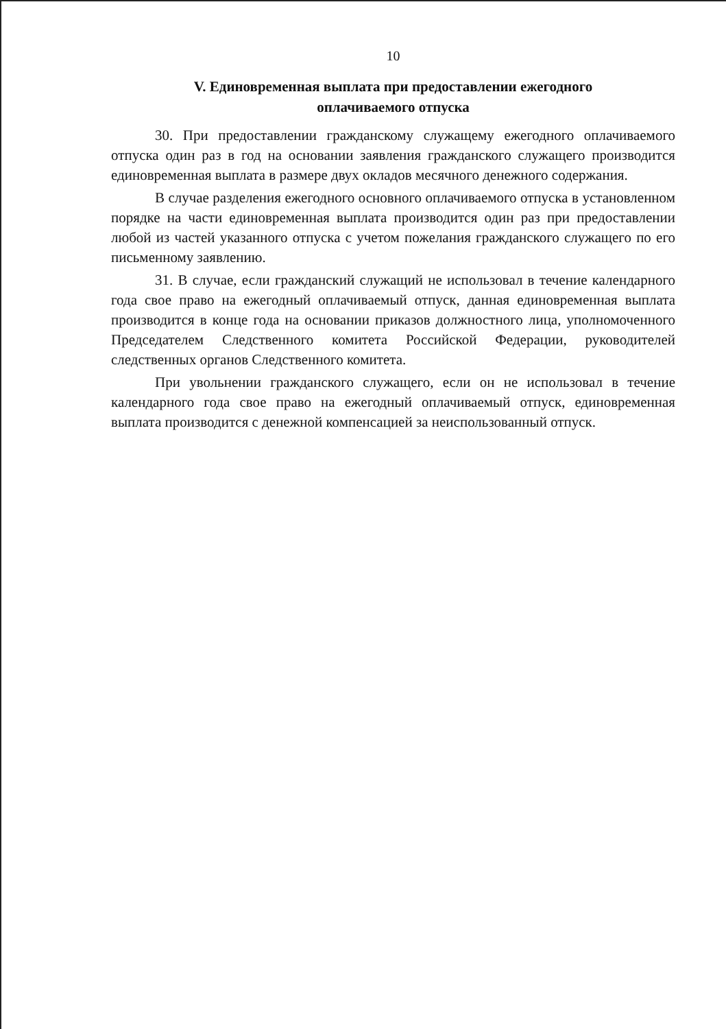10
V. Единовременная выплата при предоставлении ежегодного
оплачиваемого отпуска
30. При предоставлении гражданскому служащему ежегодного оплачиваемого отпуска один раз в год на основании заявления гражданского служащего производится единовременная выплата в размере двух окладов месячного денежного содержания.
В случае разделения ежегодного основного оплачиваемого отпуска в установленном порядке на части единовременная выплата производится один раз при предоставлении любой из частей указанного отпуска с учетом пожелания гражданского служащего по его письменному заявлению.
31. В случае, если гражданский служащий не использовал в течение календарного года свое право на ежегодный оплачиваемый отпуск, данная единовременная выплата производится в конце года на основании приказов должностного лица, уполномоченного Председателем Следственного комитета Российской Федерации, руководителей следственных органов Следственного комитета.
При увольнении гражданского служащего, если он не использовал в течение календарного года свое право на ежегодный оплачиваемый отпуск, единовременная выплата производится с денежной компенсацией за неиспользованный отпуск.